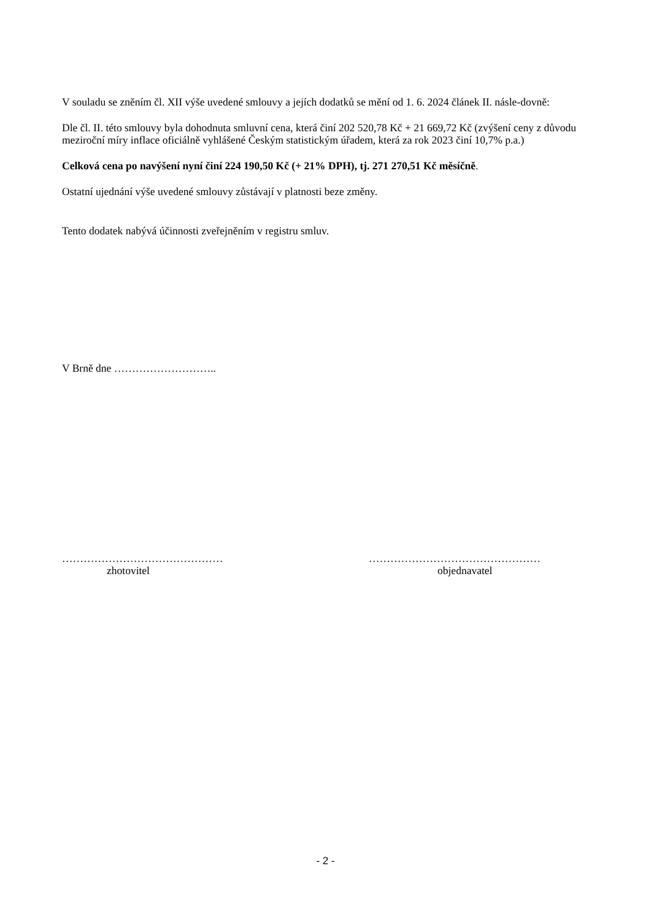V souladu se zněním čl. XII výše uvedené smlouvy a jejích dodatků se mění od 1. 6. 2024 článek II. násle-dovně:
Dle čl. II. této smlouvy byla dohodnuta smluvní cena, která činí 202 520,78 Kč + 21 669,72 Kč (zvýšení ceny z důvodu meziroční míry inflace oficiálně vyhlášené Českým statistickým úřadem, která za rok 2023 činí 10,7% p.a.)
Celková cena po navýšení nyní činí 224 190,50 Kč (+ 21% DPH), tj. 271 270,51 Kč měsíčně.
Ostatní ujednání výše uvedené smlouvy zůstávají v platnosti beze změny.
Tento dodatek nabývá účinnosti zveřejněním v registru smluv.
V Brně dne ………………………..
………………………………………
zhotovitel
…………………………………………
objednavatel
- 2 -